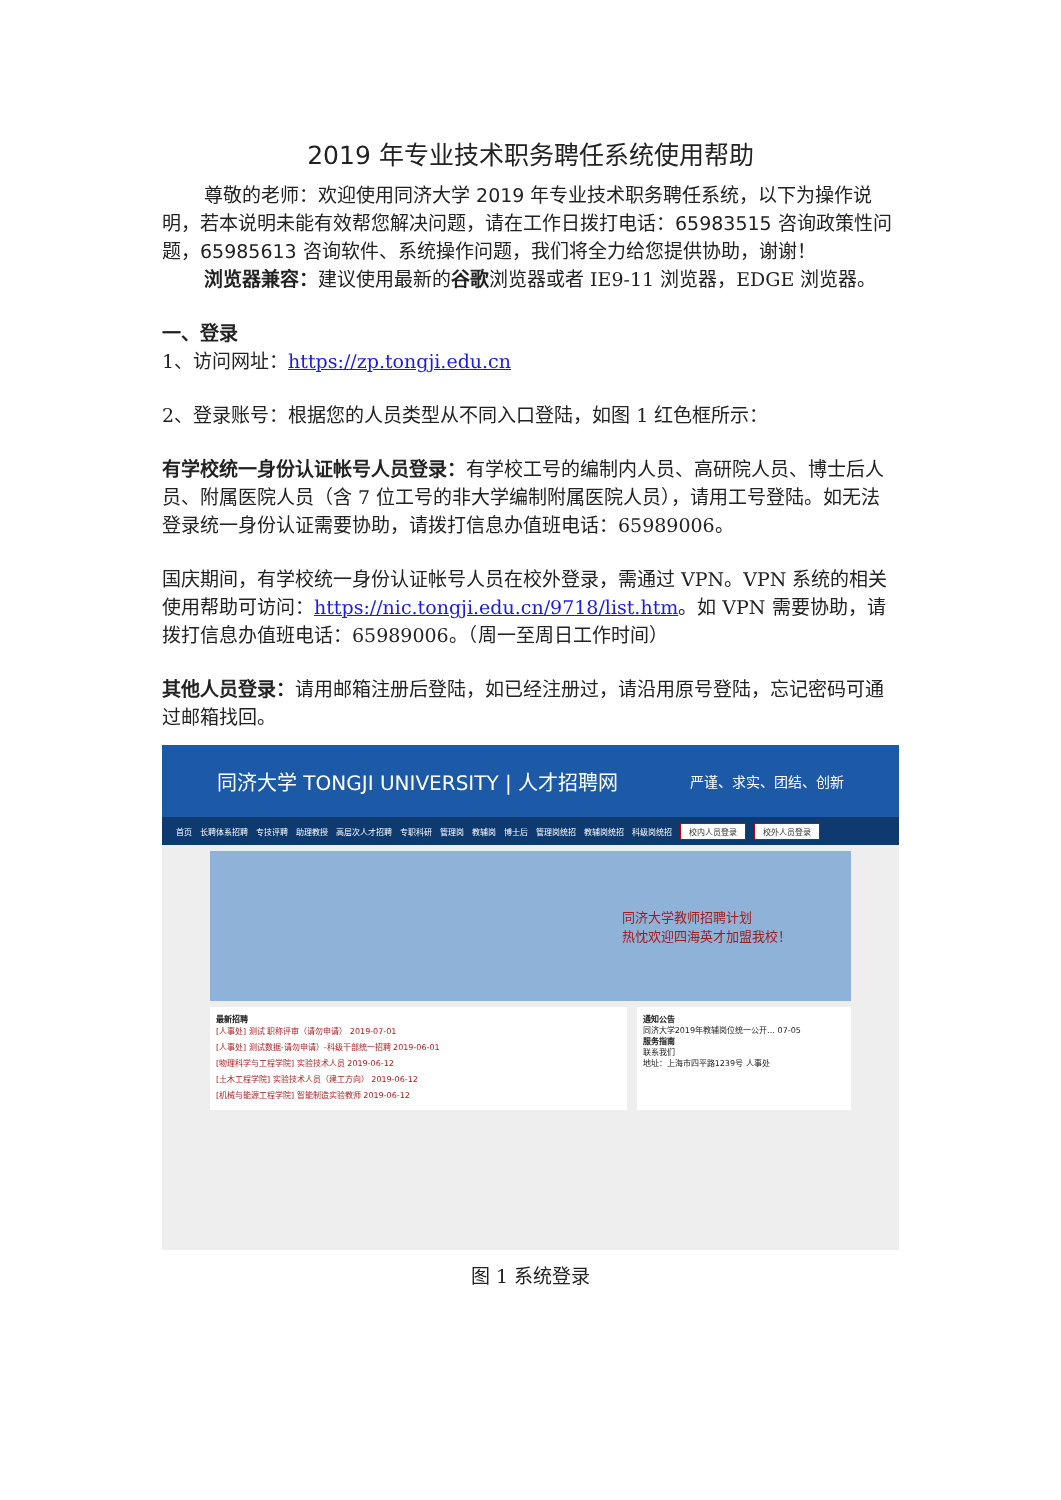2019 年专业技术职务聘任系统使用帮助
尊敬的老师：欢迎使用同济大学 2019 年专业技术职务聘任系统，以下为操作说明，若本说明未能有效帮您解决问题，请在工作日拨打电话：65983515 咨询政策性问题，65985613 咨询软件、系统操作问题，我们将全力给您提供协助，谢谢！
浏览器兼容：建议使用最新的谷歌浏览器或者 IE9-11 浏览器，EDGE 浏览器。
一、登录
1、访问网址：https://zp.tongji.edu.cn
2、登录账号：根据您的人员类型从不同入口登陆，如图 1 红色框所示：
有学校统一身份认证帐号人员登录：有学校工号的编制内人员、高研院人员、博士后人员、附属医院人员（含 7 位工号的非大学编制附属医院人员），请用工号登陆。如无法登录统一身份认证需要协助，请拨打信息办值班电话：65989006。
国庆期间，有学校统一身份认证帐号人员在校外登录，需通过 VPN。VPN 系统的相关使用帮助可访问：https://nic.tongji.edu.cn/9718/list.htm。如 VPN 需要协助，请拨打信息办值班电话：65989006。（周一至周日工作时间）
其他人员登录：请用邮箱注册后登陆，如已经注册过，请沿用原号登陆，忘记密码可通过邮箱找回。
同济大学 TONGJI UNIVERSITY | 人才招聘网 严谨、求实、团结、创新
首页 长聘体系招聘 专技评聘 助理教授 高层次人才招聘 专职科研 管理岗 教辅岗 博士后 管理岗统招 教辅岗统招 科级岗统招 校内人员登录 校外人员登录
同济大学教师招聘计划
热忱欢迎四海英才加盟我校！
最新招聘
[人事处] 测试 职称评审（请勿申请） 2019-07-01
[人事处] 测试数据-请勿申请）-科级干部统一招聘 2019-06-01
[物理科学与工程学院] 实验技术人员 2019-06-12
[土木工程学院] 实验技术人员（建工方向） 2019-06-12
[机械与能源工程学院] 智能制造实验教师 2019-06-12
通知公告
同济大学2019年教辅岗位统一公开… 07-05
服务指南
联系我们
地址：上海市四平路1239号 人事处
图 1 系统登录